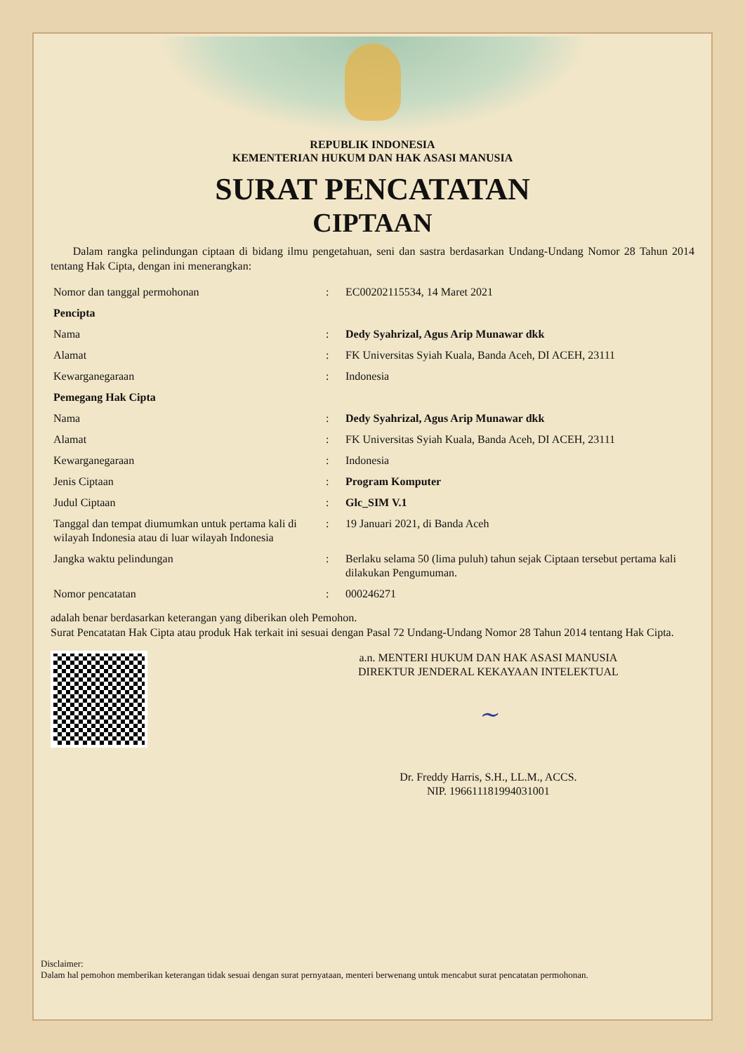REPUBLIK INDONESIA
KEMENTERIAN HUKUM DAN HAK ASASI MANUSIA
SURAT PENCATATAN
CIPTAAN
Dalam rangka pelindungan ciptaan di bidang ilmu pengetahuan, seni dan sastra berdasarkan Undang-Undang Nomor 28 Tahun 2014 tentang Hak Cipta, dengan ini menerangkan:
| Nomor dan tanggal permohonan | : | EC00202115534, 14 Maret 2021 |
| Pencipta | | |
| Nama | : | Dedy Syahrizal, Agus Arip Munawar dkk |
| Alamat | : | FK Universitas Syiah Kuala, Banda Aceh, DI ACEH, 23111 |
| Kewarganegaraan | : | Indonesia |
| Pemegang Hak Cipta | | |
| Nama | : | Dedy Syahrizal, Agus Arip Munawar dkk |
| Alamat | : | FK Universitas Syiah Kuala, Banda Aceh, DI ACEH, 23111 |
| Kewarganegaraan | : | Indonesia |
| Jenis Ciptaan | : | Program Komputer |
| Judul Ciptaan | : | Glc_SIM V.1 |
| Tanggal dan tempat diumumkan untuk pertama kali di wilayah Indonesia atau di luar wilayah Indonesia | : | 19 Januari 2021, di Banda Aceh |
| Jangka waktu pelindungan | : | Berlaku selama 50 (lima puluh) tahun sejak Ciptaan tersebut pertama kali dilakukan Pengumuman. |
| Nomor pencatatan | : | 000246271 |
adalah benar berdasarkan keterangan yang diberikan oleh Pemohon.
Surat Pencatatan Hak Cipta atau produk Hak terkait ini sesuai dengan Pasal 72 Undang-Undang Nomor 28 Tahun 2014 tentang Hak Cipta.
a.n. MENTERI HUKUM DAN HAK ASASI MANUSIA
DIREKTUR JENDERAL KEKAYAAN INTELEKTUAL
~
Dr. Freddy Harris, S.H., LL.M., ACCS.
NIP. 196611181994031001
Disclaimer:
Dalam hal pemohon memberikan keterangan tidak sesuai dengan surat pernyataan, menteri berwenang untuk mencabut surat pencatatan permohonan.